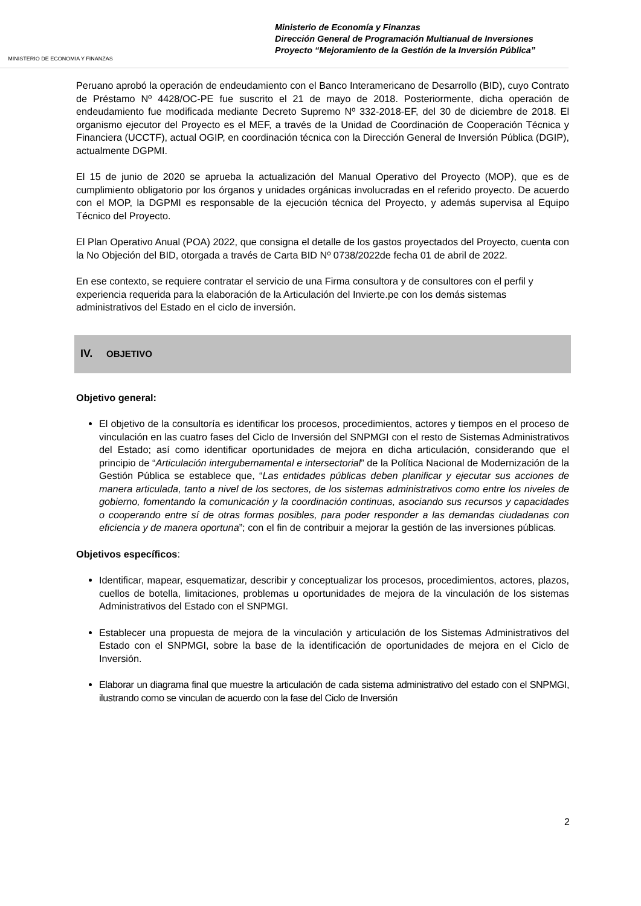MINISTERIO DE ECONOMIA Y FINANZAS
Ministerio de Economía y Finanzas
Dirección General de Programación Multianual de Inversiones
Proyecto “Mejoramiento de la Gestión de la Inversión Pública”
Peruano aprobó la operación de endeudamiento con el Banco Interamericano de Desarrollo (BID), cuyo Contrato de Préstamo Nº 4428/OC-PE fue suscrito el 21 de mayo de 2018. Posteriormente, dicha operación de endeudamiento fue modificada mediante Decreto Supremo Nº 332-2018-EF, del 30 de diciembre de 2018. El organismo ejecutor del Proyecto es el MEF, a través de la Unidad de Coordinación de Cooperación Técnica y Financiera (UCCTF), actual OGIP, en coordinación técnica con la Dirección General de Inversión Pública (DGIP), actualmente DGPMI.
El 15 de junio de 2020 se aprueba la actualización del Manual Operativo del Proyecto (MOP), que es de cumplimiento obligatorio por los órganos y unidades orgánicas involucradas en el referido proyecto. De acuerdo con el MOP, la DGPMI es responsable de la ejecución técnica del Proyecto, y además supervisa al Equipo Técnico del Proyecto.
El Plan Operativo Anual (POA) 2022, que consigna el detalle de los gastos proyectados del Proyecto, cuenta con la No Objeción del BID, otorgada a través de Carta BID Nº 0738/2022de fecha 01 de abril de 2022.
En ese contexto, se requiere contratar el servicio de una Firma consultora y de consultores con el perfil y experiencia requerida para la elaboración de la Articulación del Invierte.pe con los demás sistemas administrativos del Estado en el ciclo de inversión.
IV. OBJETIVO
Objetivo general:
El objetivo de la consultoría es identificar los procesos, procedimientos, actores y tiempos en el proceso de vinculación en las cuatro fases del Ciclo de Inversión del SNPMGI con el resto de Sistemas Administrativos del Estado; así como identificar oportunidades de mejora en dicha articulación, considerando que el principio de “Articulación intergubernamental e intersectorial” de la Política Nacional de Modernización de la Gestión Pública se establece que, “Las entidades públicas deben planificar y ejecutar sus acciones de manera articulada, tanto a nivel de los sectores, de los sistemas administrativos como entre los niveles de gobierno, fomentando la comunicación y la coordinación continuas, asociando sus recursos y capacidades o cooperando entre sí de otras formas posibles, para poder responder a las demandas ciudadanas con eficiencia y de manera oportuna”; con el fin de contribuir a mejorar la gestión de las inversiones públicas.
Objetivos específicos:
Identificar, mapear, esquematizar, describir y conceptualizar los procesos, procedimientos, actores, plazos, cuellos de botella, limitaciones, problemas u oportunidades de mejora de la vinculación de los sistemas Administrativos del Estado con el SNPMGI.
Establecer una propuesta de mejora de la vinculación y articulación de los Sistemas Administrativos del Estado con el SNPMGI, sobre la base de la identificación de oportunidades de mejora en el Ciclo de Inversión.
Elaborar un diagrama final que muestre la articulación de cada sistema administrativo del estado con el SNPMGI, ilustrando como se vinculan de acuerdo con la fase del Ciclo de Inversión
2